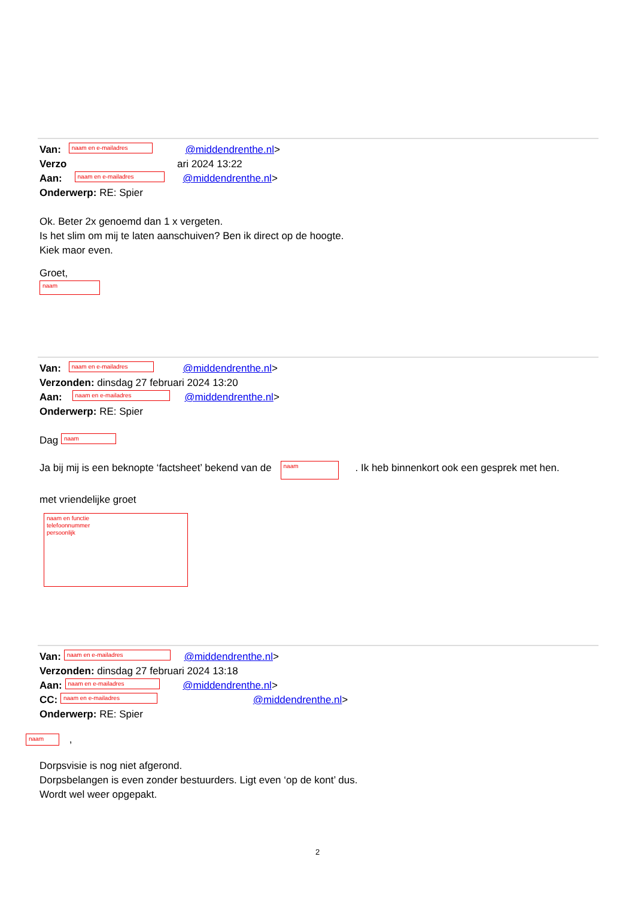Van: naam en e-mailadres @middendrenthe.nl>
Verzo ari 2024 13:22
Aan: naam en e-mailadres @middendrenthe.nl>
Onderwerp: RE: Spier
Ok. Beter 2x genoemd dan 1 x vergeten.
Is het slim om mij te laten aanschuiven? Ben ik direct op de hoogte.
Kiek maor even.
Groet,
naam
Van: naam en e-mailadres @middendrenthe.nl>
Verzonden: dinsdag 27 februari 2024 13:20
Aan: naam en e-mailadres @middendrenthe.nl>
Onderwerp: RE: Spier
Dag naam
Ja bij mij is een beknopte ‘factsheet’ bekend van de naam. Ik heb binnenkort ook een gesprek met hen.
met vriendelijke groet
naam en functie
telefoonnummer
persoonlijk
Van: naam en e-mailadres @middendrenthe.nl>
Verzonden: dinsdag 27 februari 2024 13:18
Aan: naam en e-mailadres @middendrenthe.nl>
CC: naam en e-mailadres @middendrenthe.nl>
Onderwerp: RE: Spier
naam ,
Dorpsvisie is nog niet afgerond.
Dorpsbelangen is even zonder bestuurders. Ligt even ‘op de kont’ dus.
Wordt wel weer opgepakt.
2